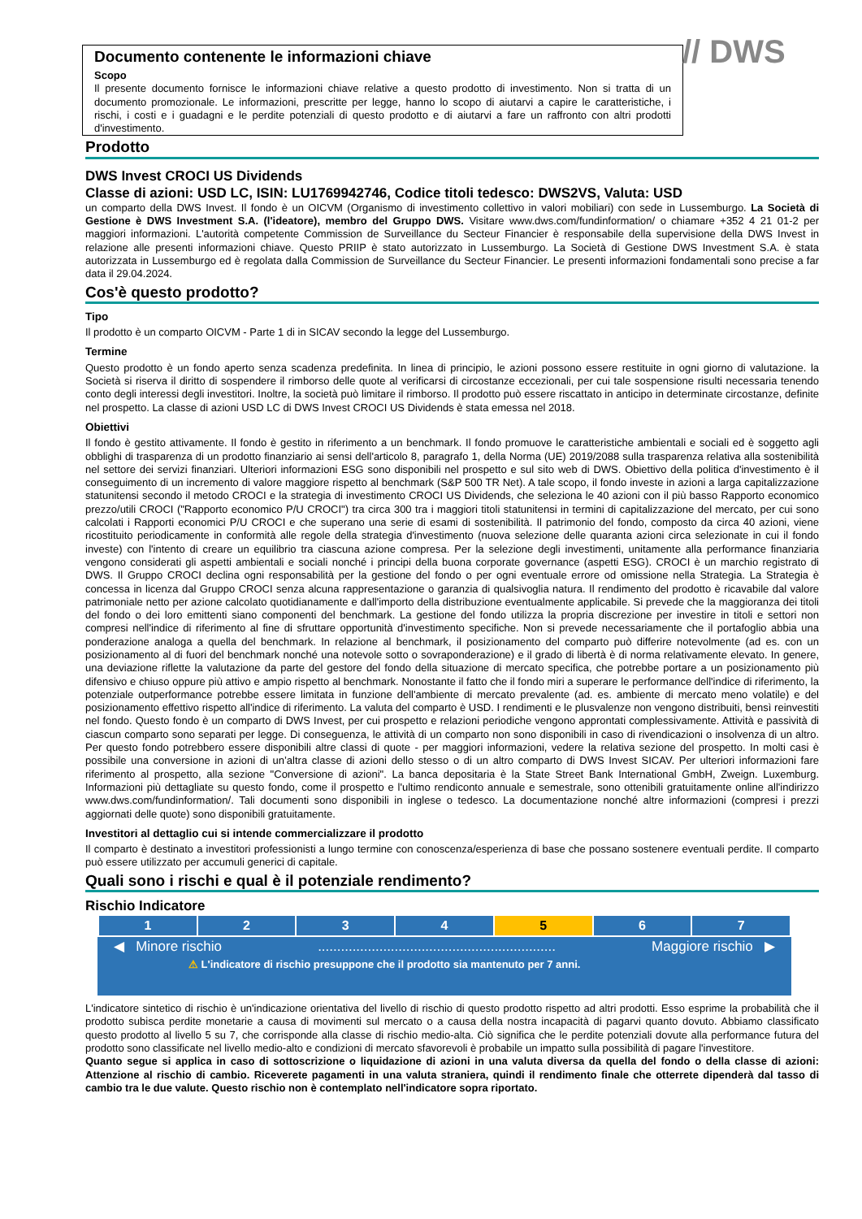// DWS
Documento contenente le informazioni chiave
Scopo
Il presente documento fornisce le informazioni chiave relative a questo prodotto di investimento. Non si tratta di un documento promozionale. Le informazioni, prescritte per legge, hanno lo scopo di aiutarvi a capire le caratteristiche, i rischi, i costi e i guadagni e le perdite potenziali di questo prodotto e di aiutarvi a fare un raffronto con altri prodotti d'investimento.
Prodotto
DWS Invest CROCI US Dividends
Classe di azioni: USD LC, ISIN: LU1769942746, Codice titoli tedesco: DWS2VS, Valuta: USD
un comparto della DWS Invest. Il fondo è un OICVM (Organismo di investimento collettivo in valori mobiliari) con sede in Lussemburgo. La Società di Gestione è DWS Investment S.A. (l'ideatore), membro del Gruppo DWS. Visitare www.dws.com/fundinformation/ o chiamare +352 4 21 01-2 per maggiori informazioni. L'autorità competente Commission de Surveillance du Secteur Financier è responsabile della supervisione della DWS Invest in relazione alle presenti informazioni chiave. Questo PRIIP è stato autorizzato in Lussemburgo. La Società di Gestione DWS Investment S.A. è stata autorizzata in Lussemburgo ed è regolata dalla Commission de Surveillance du Secteur Financier. Le presenti informazioni fondamentali sono precise a far data il 29.04.2024.
Cos'è questo prodotto?
Tipo
Il prodotto è un comparto OICVM - Parte 1 di in SICAV secondo la legge del Lussemburgo.
Termine
Questo prodotto è un fondo aperto senza scadenza predefinita. In linea di principio, le azioni possono essere restituite in ogni giorno di valutazione. la Società si riserva il diritto di sospendere il rimborso delle quote al verificarsi di circostanze eccezionali, per cui tale sospensione risulti necessaria tenendo conto degli interessi degli investitori. Inoltre, la società può limitare il rimborso. Il prodotto può essere riscattato in anticipo in determinate circostanze, definite nel prospetto. La classe di azioni USD LC di DWS Invest CROCI US Dividends è stata emessa nel 2018.
Obiettivi
Il fondo è gestito attivamente. Il fondo è gestito in riferimento a un benchmark. Il fondo promuove le caratteristiche ambientali e sociali ed è soggetto agli obblighi di trasparenza di un prodotto finanziario ai sensi dell'articolo 8, paragrafo 1, della Norma (UE) 2019/2088 sulla trasparenza relativa alla sostenibilità nel settore dei servizi finanziari. Ulteriori informazioni ESG sono disponibili nel prospetto e sul sito web di DWS. Obiettivo della politica d'investimento è il conseguimento di un incremento di valore maggiore rispetto al benchmark (S&P 500 TR Net). A tale scopo, il fondo investe in azioni a larga capitalizzazione statunitensi secondo il metodo CROCI e la strategia di investimento CROCI US Dividends, che seleziona le 40 azioni con il più basso Rapporto economico prezzo/utili CROCI ("Rapporto economico P/U CROCI") tra circa 300 tra i maggiori titoli statunitensi in termini di capitalizzazione del mercato, per cui sono calcolati i Rapporti economici P/U CROCI e che superano una serie di esami di sostenibilità. Il patrimonio del fondo, composto da circa 40 azioni, viene ricostituito periodicamente in conformità alle regole della strategia d'investimento (nuova selezione delle quaranta azioni circa selezionate in cui il fondo investe) con l'intento di creare un equilibrio tra ciascuna azione compresa. Per la selezione degli investimenti, unitamente alla performance finanziaria vengono considerati gli aspetti ambientali e sociali nonché i principi della buona corporate governance (aspetti ESG). CROCI è un marchio registrato di DWS. Il Gruppo CROCI declina ogni responsabilità per la gestione del fondo o per ogni eventuale errore od omissione nella Strategia. La Strategia è concessa in licenza dal Gruppo CROCI senza alcuna rappresentazione o garanzia di qualsivoglia natura. Il rendimento del prodotto è ricavabile dal valore patrimoniale netto per azione calcolato quotidianamente e dall'importo della distribuzione eventualmente applicabile. Si prevede che la maggioranza dei titoli del fondo o dei loro emittenti siano componenti del benchmark. La gestione del fondo utilizza la propria discrezione per investire in titoli e settori non compresi nell'indice di riferimento al fine di sfruttare opportunità d'investimento specifiche. Non si prevede necessariamente che il portafoglio abbia una ponderazione analoga a quella del benchmark. In relazione al benchmark, il posizionamento del comparto può differire notevolmente (ad es. con un posizionamento al di fuori del benchmark nonché una notevole sotto o sovraponderazione) e il grado di libertà è di norma relativamente elevato. In genere, una deviazione riflette la valutazione da parte del gestore del fondo della situazione di mercato specifica, che potrebbe portare a un posizionamento più difensivo e chiuso oppure più attivo e ampio rispetto al benchmark. Nonostante il fatto che il fondo miri a superare le performance dell'indice di riferimento, la potenziale outperformance potrebbe essere limitata in funzione dell'ambiente di mercato prevalente (ad. es. ambiente di mercato meno volatile) e del posizionamento effettivo rispetto all'indice di riferimento. La valuta del comparto è USD. I rendimenti e le plusvalenze non vengono distribuiti, bensì reinvestiti nel fondo. Questo fondo è un comparto di DWS Invest, per cui prospetto e relazioni periodiche vengono approntati complessivamente. Attività e passività di ciascun comparto sono separati per legge. Di conseguenza, le attività di un comparto non sono disponibili in caso di rivendicazioni o insolvenza di un altro. Per questo fondo potrebbero essere disponibili altre classi di quote - per maggiori informazioni, vedere la relativa sezione del prospetto. In molti casi è possibile una conversione in azioni di un’altra classe di azioni dello stesso o di un altro comparto di DWS Invest SICAV. Per ulteriori informazioni fare riferimento al prospetto, alla sezione "Conversione di azioni". La banca depositaria è la State Street Bank International GmbH, Zweign. Luxemburg. Informazioni più dettagliate su questo fondo, come il prospetto e l'ultimo rendiconto annuale e semestrale, sono ottenibili gratuitamente online all'indirizzo www.dws.com/fundinformation/. Tali documenti sono disponibili in inglese o tedesco. La documentazione nonché altre informazioni (compresi i prezzi aggiornati delle quote) sono disponibili gratuitamente.
Investitori al dettaglio cui si intende commercializzare il prodotto
Il comparto è destinato a investitori professionisti a lungo termine con conoscenza/esperienza di base che possano sostenere eventuali perdite. Il comparto può essere utilizzato per accumuli generici di capitale.
Quali sono i rischi e qual è il potenziale rendimento?
Rischio Indicatore
| 1 | 2 | 3 | 4 | 5 | 6 | 7 |
◀ Minore rischio.............................................................. Maggiore rischio ▶
⚠ L'indicatore di rischio presuppone che il prodotto sia mantenuto per 7 anni.
L'indicatore sintetico di rischio è un'indicazione orientativa del livello di rischio di questo prodotto rispetto ad altri prodotti. Esso esprime la probabilità che il prodotto subisca perdite monetarie a causa di movimenti sul mercato o a causa della nostra incapacità di pagarvi quanto dovuto. Abbiamo classificato questo prodotto al livello 5 su 7, che corrisponde alla classe di rischio medio-alta. Ciò significa che le perdite potenziali dovute alla performance futura del prodotto sono classificate nel livello medio-alto e condizioni di mercato sfavorevoli è probabile un impatto sulla possibilità di pagare l'investitore.
Quanto segue si applica in caso di sottoscrizione o liquidazione di azioni in una valuta diversa da quella del fondo o della classe di azioni: Attenzione al rischio di cambio. Riceverete pagamenti in una valuta straniera, quindi il rendimento finale che otterrete dipenderà dal tasso di cambio tra le due valute. Questo rischio non è contemplato nell'indicatore sopra riportato.